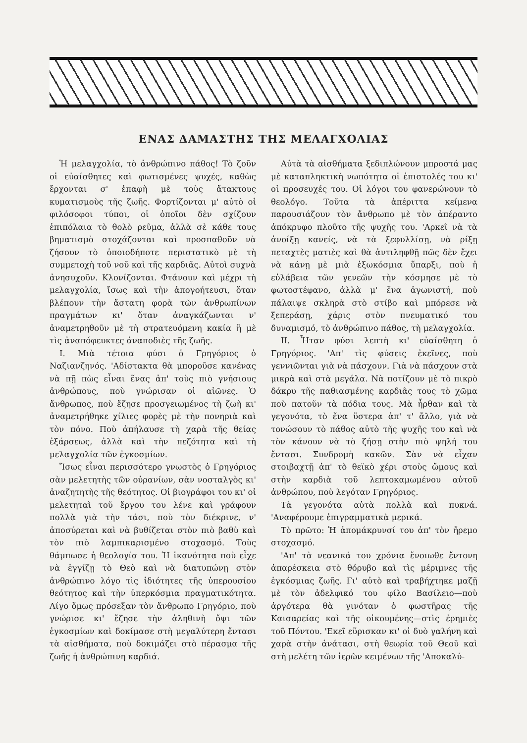ΕΝΑΣ ΔΑΜΑΣΤΗΣ ΤΗΣ ΜΕΛΑΓΧΟΛΙΑΣ
Ἡ μελαγχολία, τὸ ἀνθρώπινο πάθος! Τὸ ζοῦν οἱ εὐαίσθητες καὶ φωτισμένες ψυχές, καθὼς ἔρχονται σ' ἐπαφὴ μὲ τοὺς ἄτακτους κυματισμοὺς τῆς ζωῆς. Φορτίζονται μ' αὐτὸ οἱ φιλόσοφοι τύποι, οἱ ὁποῖοι δὲν σχίζουν ἐπιπόλαια τὸ θολὸ ρεῦμα, ἀλλὰ σὲ κάθε τους βηματισμὸ στοχάζονται καὶ προσπαθοῦν νὰ ζήσουν τὸ ὁποιοδήποτε περιστατικὸ μὲ τὴ συμμετοχὴ τοῦ νοῦ καὶ τῆς καρδιᾶς. Αὐτοὶ συχνὰ ἀνησυχοῦν. Κλονίζονται. Φτάνουν καὶ μέχρι τὴ μελαγχολία, ἴσως καὶ τὴν ἀπογοήτευσι, ὅταν βλέπουν τὴν ἄστατη φορὰ τῶν ἀνθρωπίνων πραγμάτων κι' ὅταν ἀναγκάζωνται ν' ἀναμετρηθοῦν μὲ τὴ στρατευόμενη κακία ἢ μὲ τὶς ἀναπόφευκτες ἀναποδιὲς τῆς ζωῆς.
I. Μιὰ τέτοια φύσι ὁ Γρηγόριος ὁ Ναζιανζηνός. 'Αδίστακτα θὰ μποροῦσε κανένας νὰ πῇ πὼς εἶναι ἕνας ἀπ' τοὺς πιὸ γνήσιους ἀνθρώπους, ποὺ γνώρισαν οἱ αἰῶνες. Ὁ ἄνθρωπος, ποὺ ἔζησε προσγειωμένος τὴ ζωὴ κι' ἀναμετρήθηκε χίλιες φορὲς μὲ τὴν πονηριὰ καὶ τὸν πόνο. Ποὺ ἀπήλαυσε τὴ χαρὰ τῆς θείας ἐξάρσεως, ἀλλὰ καὶ τὴν πεζότητα καὶ τὴ μελαγχολία τῶν ἐγκοσμίων.
Ἴσως εἶναι περισσότερο γνωστὸς ὁ Γρηγόριος σὰν μελετητὴς τῶν οὐρανίων, σὰν νοσταλγὸς κι' ἀναζητητὴς τῆς θεότητος. Οἱ βιογράφοι του κι' οἱ μελετηταὶ τοῦ ἔργου του λένε καὶ γράφουν πολλὰ γιὰ τὴν τάσι, ποὺ τὸν διέκρινε, ν' ἀποσύρεται καὶ νὰ βυθίζεται στὸν πιὸ βαθὺ καὶ τὸν πιὸ λαμπικαρισμένο στοχασμό. Τοὺς θάμπωσε ἡ θεολογία του. Ἡ ἱκανότητα ποὺ εἶχε νὰ ἐγγίζῃ τὸ Θεὸ καὶ νὰ διατυπώνῃ στὸν ἀνθρώπινο λόγο τὶς ἰδιότητες τῆς ὑπερουσίου θεότητος καὶ τὴν ὑπερκόσμια πραγματικότητα. Λίγο ὅμως πρόσεξαν τὸν ἄνθρωπο Γρηγόριο, ποὺ γνώρισε κι' ἔζησε τὴν ἀληθινὴ ὄψι τῶν ἐγκοσμίων καὶ δοκίμασε στὴ μεγαλύτερη ἔντασι τὰ αἰσθήματα, ποὺ δοκιμάζει στὸ πέρασμα τῆς ζωῆς ἡ ἀνθρώπινη καρδιά.
Αὐτὰ τὰ αἰσθήματα ξεδιπλώνουν μπροστά μας μὲ καταπληκτικὴ νωπότητα οἱ ἐπιστολές του κι' οἱ προσευχές του. Οἱ λόγοι του φανερώνουν τὸ θεολόγο. Τοῦτα τὰ ἀπέριττα κείμενα παρουσιάζουν τὸν ἄνθρωπο μὲ τὸν ἀπέραντο ἀπόκρυφο πλοῦτο τῆς ψυχῆς του. 'Αρκεῖ νὰ τὰ ἀνοίξῃ κανείς, νὰ τὰ ξεφυλλίσῃ, νὰ ρίξῃ πεταχτὲς ματιὲς καὶ θὰ ἀντιληφθῇ πῶς δὲν ἔχει νὰ κάνῃ μὲ μιὰ ἐξωκόσμια ὕπαρξι, ποὺ ἡ εὐλάβεια τῶν γενεῶν τὴν κόσμησε μὲ τὸ φωτοστέφανο, ἀλλὰ μ' ἕνα ἀγωνιστή, ποὺ πάλαιψε σκληρὰ στὸ στίβο καὶ μπόρεσε νὰ ξεπεράσῃ, χάρις στὸν πνευματικό του δυναμισμό, τὸ ἀνθρώπινο πάθος, τὴ μελαγχολία.
II. Ἦταν φύσι λεπτὴ κι' εὐαίσθητη ὁ Γρηγόριος. 'Απ' τὶς φύσεις ἐκεῖνες, ποὺ γεννιῶνται γιὰ νὰ πάσχουν. Γιὰ νὰ πάσχουν στὰ μικρὰ καὶ στὰ μεγάλα. Νὰ ποτίζουν μὲ τὸ πικρὸ δάκρυ τῆς παθιασμένης καρδιᾶς τους τὸ χῶμα ποὺ πατοῦν τὰ πόδια τους. Μὰ ἦρθαν καὶ τὰ γεγονότα, τὸ ἕνα ὕστερα ἀπ' τ' ἄλλο, γιὰ νὰ τονώσουν τὸ πάθος αὐτὸ τῆς ψυχῆς του καὶ νὰ τὸν κάνουν νὰ τὸ ζήσῃ στὴν πιὸ ψηλή του ἔντασι. Συνδρομὴ κακῶν. Σὰν νὰ εἶχαν στοιβαχτῇ ἀπ' τὸ θεϊκὸ χέρι στοὺς ὤμους καὶ στὴν καρδιὰ τοῦ λεπτοκαμωμένου αὐτοῦ ἀνθρώπου, ποὺ λεγόταν Γρηγόριος.
Τὰ γεγονότα αὐτὰ πολλὰ καὶ πυκνά. 'Αναφέρουμε ἐπιγραμματικὰ μερικά.
Τὸ πρῶτο: Ἡ ἀπομάκρυνσί του ἀπ' τὸν ἤρεμο στοχασμό.
'Απ' τὰ νεανικά του χρόνια ἔνοιωθε ἔντονη ἀπαρέσκεια στὸ θόρυβο καὶ τὶς μέριμνες τῆς ἐγκόσμιας ζωῆς. Γι' αὐτὸ καὶ τραβήχτηκε μαζῇ μὲ τὸν ἀδελφικό του φίλο Βασίλειο—ποὺ ἀργότερα θὰ γινόταν ὁ φωστῆρας τῆς Καισαρείας καὶ τῆς οἰκουμένης—στὶς ἐρημιὲς τοῦ Πόντου. 'Εκεῖ εὕρισκαν κι' οἱ δυὸ γαλήνη καὶ χαρὰ στὴν ἀνάτασι, στὴ θεωρία τοῦ Θεοῦ καὶ στὴ μελέτη τῶν ἱερῶν κειμένων τῆς 'Αποκαλύ-